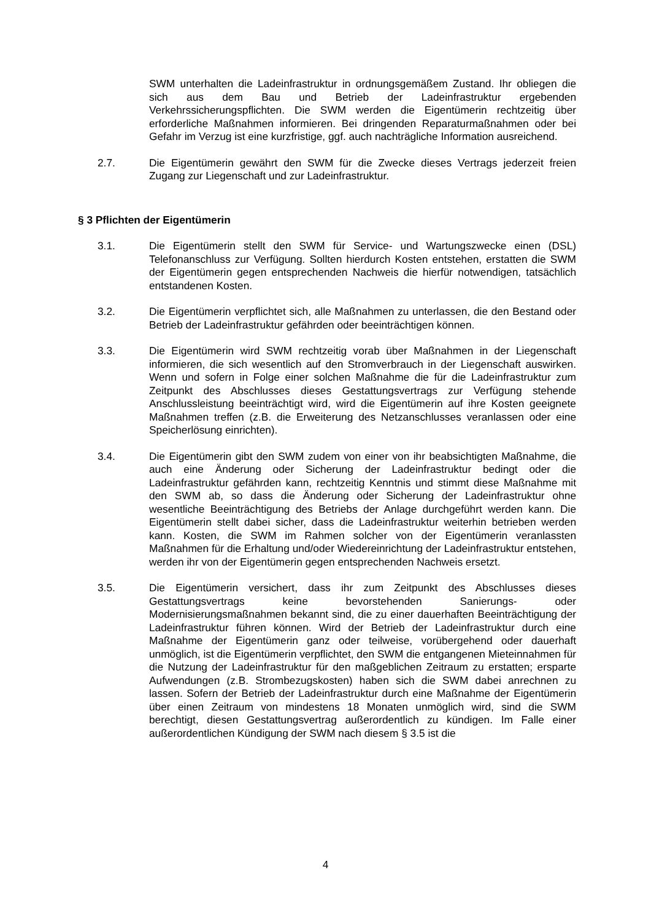SWM unterhalten die Ladeinfrastruktur in ordnungsgemäßem Zustand. Ihr obliegen die sich aus dem Bau und Betrieb der Ladeinfrastruktur ergebenden Verkehrssicherungspflichten. Die SWM werden die Eigentümerin rechtzeitig über erforderliche Maßnahmen informieren. Bei dringenden Reparaturmaßnahmen oder bei Gefahr im Verzug ist eine kurzfristige, ggf. auch nachträgliche Information ausreichend.
2.7. Die Eigentümerin gewährt den SWM für die Zwecke dieses Vertrags jederzeit freien Zugang zur Liegenschaft und zur Ladeinfrastruktur.
§ 3 Pflichten der Eigentümerin
3.1. Die Eigentümerin stellt den SWM für Service- und Wartungszwecke einen (DSL) Telefonanschluss zur Verfügung. Sollten hierdurch Kosten entstehen, erstatten die SWM der Eigentümerin gegen entsprechenden Nachweis die hierfür notwendigen, tatsächlich entstandenen Kosten.
3.2. Die Eigentümerin verpflichtet sich, alle Maßnahmen zu unterlassen, die den Bestand oder Betrieb der Ladeinfrastruktur gefährden oder beeinträchtigen können.
3.3. Die Eigentümerin wird SWM rechtzeitig vorab über Maßnahmen in der Liegenschaft informieren, die sich wesentlich auf den Stromverbrauch in der Liegenschaft auswirken. Wenn und sofern in Folge einer solchen Maßnahme die für die Ladeinfrastruktur zum Zeitpunkt des Abschlusses dieses Gestattungsvertrags zur Verfügung stehende Anschlussleistung beeinträchtigt wird, wird die Eigentümerin auf ihre Kosten geeignete Maßnahmen treffen (z.B. die Erweiterung des Netzanschlusses veranlassen oder eine Speicherlösung einrichten).
3.4. Die Eigentümerin gibt den SWM zudem von einer von ihr beabsichtigten Maßnahme, die auch eine Änderung oder Sicherung der Ladeinfrastruktur bedingt oder die Ladeinfrastruktur gefährden kann, rechtzeitig Kenntnis und stimmt diese Maßnahme mit den SWM ab, so dass die Änderung oder Sicherung der Ladeinfrastruktur ohne wesentliche Beeinträchtigung des Betriebs der Anlage durchgeführt werden kann. Die Eigentümerin stellt dabei sicher, dass die Ladeinfrastruktur weiterhin betrieben werden kann. Kosten, die SWM im Rahmen solcher von der Eigentümerin veranlassten Maßnahmen für die Erhaltung und/oder Wiedereinrichtung der Ladeinfrastruktur entstehen, werden ihr von der Eigentümerin gegen entsprechenden Nachweis ersetzt.
3.5. Die Eigentümerin versichert, dass ihr zum Zeitpunkt des Abschlusses dieses Gestattungsvertrags keine bevorstehenden Sanierungs- oder Modernisierungsmaßnahmen bekannt sind, die zu einer dauerhaften Beeinträchtigung der Ladeinfrastruktur führen können. Wird der Betrieb der Ladeinfrastruktur durch eine Maßnahme der Eigentümerin ganz oder teilweise, vorübergehend oder dauerhaft unmöglich, ist die Eigentümerin verpflichtet, den SWM die entgangenen Mieteinnahmen für die Nutzung der Ladeinfrastruktur für den maßgeblichen Zeitraum zu erstatten; ersparte Aufwendungen (z.B. Strombezugskosten) haben sich die SWM dabei anrechnen zu lassen. Sofern der Betrieb der Ladeinfrastruktur durch eine Maßnahme der Eigentümerin über einen Zeitraum von mindestens 18 Monaten unmöglich wird, sind die SWM berechtigt, diesen Gestattungsvertrag außerordentlich zu kündigen. Im Falle einer außerordentlichen Kündigung der SWM nach diesem § 3.5 ist die
4